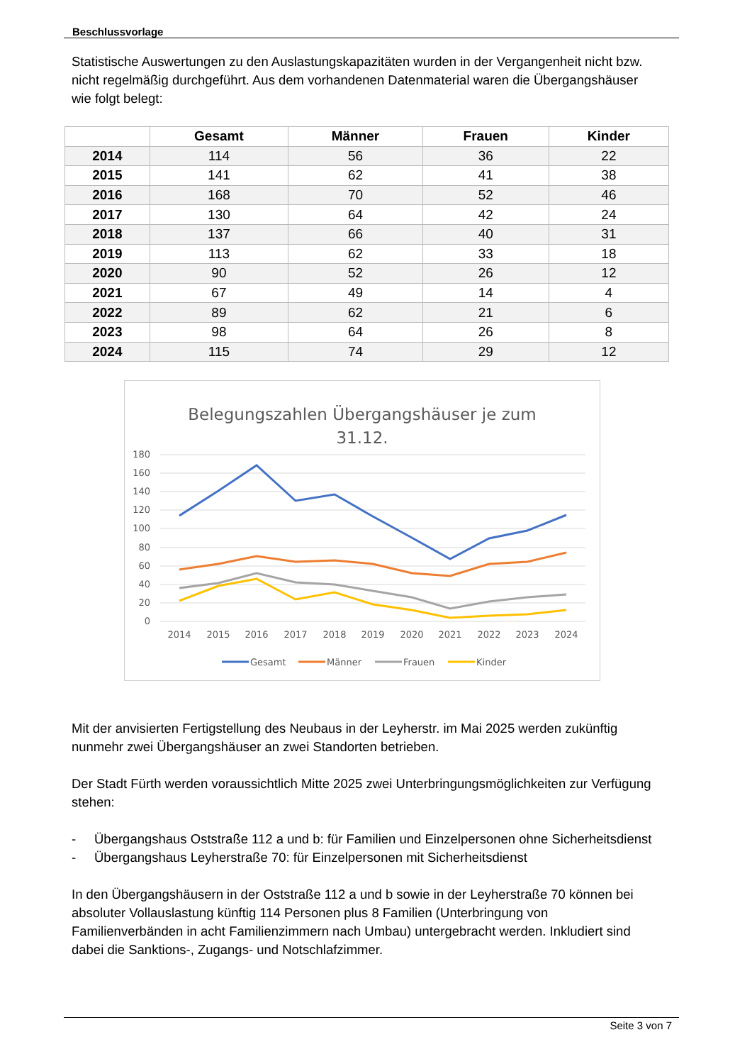Beschlussvorlage
Statistische Auswertungen zu den Auslastungskapazitäten wurden in der Vergangenheit nicht bzw. nicht regelmäßig durchgeführt. Aus dem vorhandenen Datenmaterial waren die Übergangshäuser wie folgt belegt:
| | Gesamt | Männer | Frauen | Kinder |
| --- | --- | --- | --- | --- |
| 2014 | 114 | 56 | 36 | 22 |
| 2015 | 141 | 62 | 41 | 38 |
| 2016 | 168 | 70 | 52 | 46 |
| 2017 | 130 | 64 | 42 | 24 |
| 2018 | 137 | 66 | 40 | 31 |
| 2019 | 113 | 62 | 33 | 18 |
| 2020 | 90 | 52 | 26 | 12 |
| 2021 | 67 | 49 | 14 | 4 |
| 2022 | 89 | 62 | 21 | 6 |
| 2023 | 98 | 64 | 26 | 8 |
| 2024 | 115 | 74 | 29 | 12 |
Belegungszahlen Übergangshäuser je zum
31.12.
180
160
140
120
100
80
60
40
20
0
2014
2015
2016
2017
2018
2019
2020
2021
2022
2023
2024
Gesamt
Männer
Frauen
Kinder
Mit der anvisierten Fertigstellung des Neubaus in der Leyherstr. im Mai 2025 werden zukünftig nunmehr zwei Übergangshäuser an zwei Standorten betrieben.
Der Stadt Fürth werden voraussichtlich Mitte 2025 zwei Unterbringungsmöglichkeiten zur Verfügung stehen:
- Übergangshaus Oststraße 112 a und b: für Familien und Einzelpersonen ohne Sicherheitsdienst
- Übergangshaus Leyherstraße 70: für Einzelpersonen mit Sicherheitsdienst
In den Übergangshäusern in der Oststraße 112 a und b sowie in der Leyherstraße 70 können bei absoluter Vollauslastung künftig 114 Personen plus 8 Familien (Unterbringung von Familienverbänden in acht Familienzimmern nach Umbau) untergebracht werden. Inkludiert sind dabei die Sanktions-, Zugangs- und Notschlafzimmer.
Seite 3 von 7